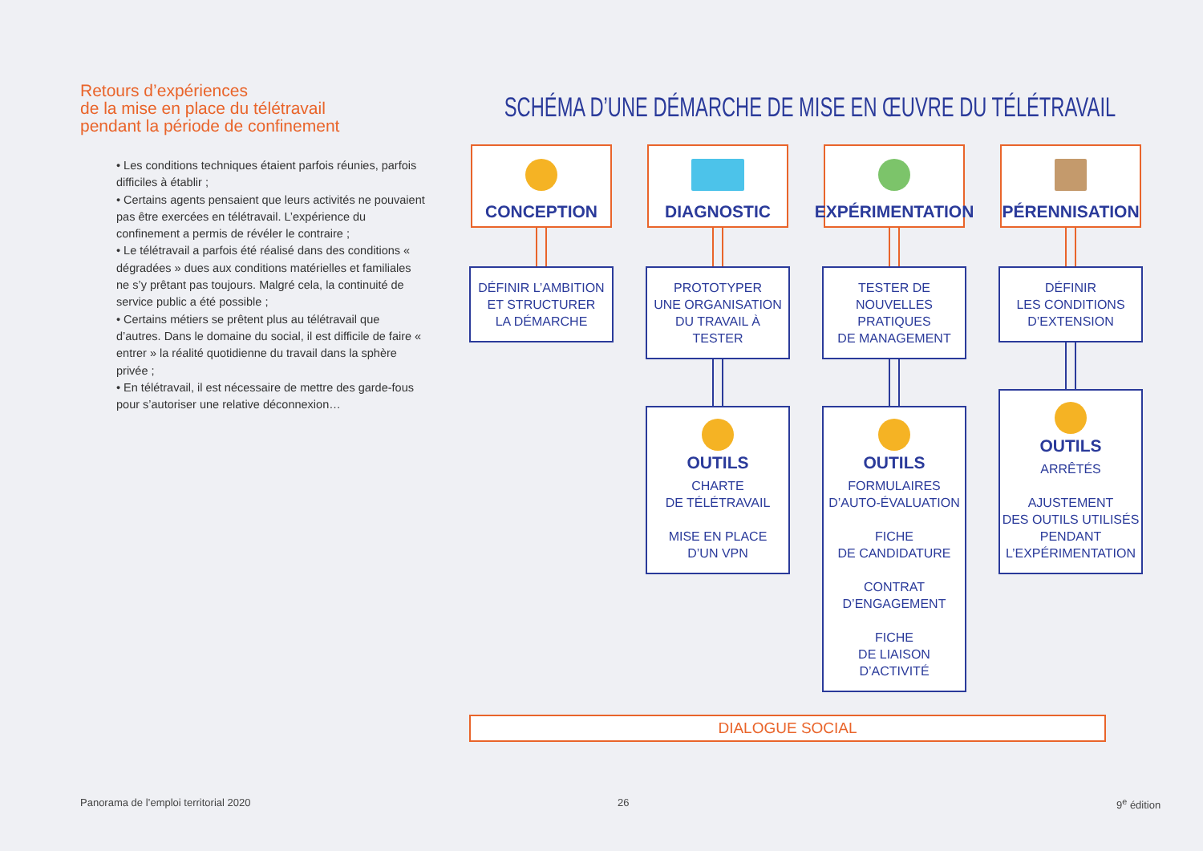Retours d’expériences
de la mise en place du télétravail
pendant la période de confinement
• Les conditions techniques étaient parfois réunies, parfois difficiles à établir ;
• Certains agents pensaient que leurs activités ne pouvaient pas être exercées en télétravail. L’expérience du confinement a permis de révéler le contraire ;
• Le télétravail a parfois été réalisé dans des conditions « dégradées » dues aux conditions matérielles et familiales ne s’y prêtant pas toujours. Malgré cela, la continuité de service public a été possible ;
• Certains métiers se prêtent plus au télétravail que d’autres. Dans le domaine du social, il est difficile de faire « entrer » la réalité quotidienne du travail dans la sphère privée ;
• En télétravail, il est nécessaire de mettre des garde-fous pour s’autoriser une relative déconnexion…
SCHÉMA D’UNE DÉMARCHE DE MISE EN ŒUVRE DU TÉLÉTRAVAIL
CONCEPTION
DÉFINIR L’AMBITION
ET STRUCTURER
LA DÉMARCHE
DIAGNOSTIC
PROTOTYPER
UNE ORGANISATION
DU TRAVAIL À TESTER
OUTILS
CHARTE
DE TÉLÉTRAVAIL
MISE EN PLACE
D’UN VPN
EXPÉRIMENTATION
TESTER DE NOUVELLES
PRATIQUES
DE MANAGEMENT
OUTILS
FORMULAIRES
D’AUTO-ÉVALUATION
FICHE
DE CANDIDATURE
CONTRAT
D’ENGAGEMENT
FICHE
DE LIAISON D’ACTIVITÉ
PÉRENNISATION
DÉFINIR
LES CONDITIONS
D’EXTENSION
OUTILS
ARRÊTÉS
AJUSTEMENT
DES OUTILS UTILISÉS
PENDANT
L’EXPÉRIMENTATION
DIALOGUE SOCIAL
Panorama de l’emploi territorial 2020
26 9<sup>e</sup> édition